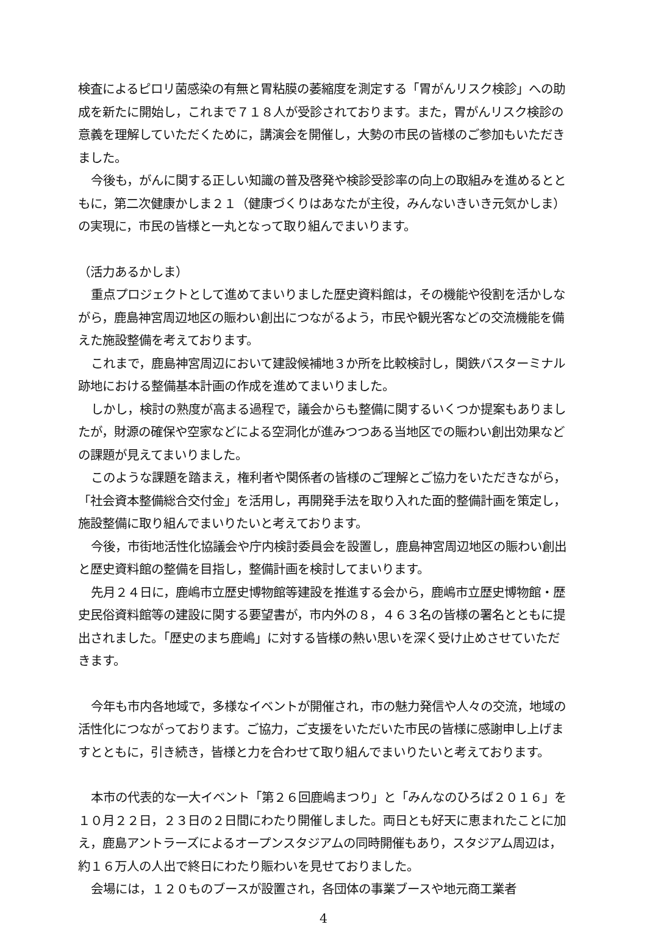検査によるピロリ菌感染の有無と胃粘膜の萎縮度を測定する「胃がんリスク検診」への助成を新たに開始し，これまで７１８人が受診されております。また，胃がんリスク検診の意義を理解していただくために，講演会を開催し，大勢の市民の皆様のご参加もいただきました。
今後も，がんに関する正しい知識の普及啓発や検診受診率の向上の取組みを進めるとともに，第二次健康かしま２１（健康づくりはあなたが主役，みんないきいき元気かしま）の実現に，市民の皆様と一丸となって取り組んでまいります。
（活力あるかしま）
重点プロジェクトとして進めてまいりました歴史資料館は，その機能や役割を活かしながら，鹿島神宮周辺地区の賑わい創出につながるよう，市民や観光客などの交流機能を備えた施設整備を考えております。
これまで，鹿島神宮周辺において建設候補地３か所を比較検討し，関鉄バスターミナル跡地における整備基本計画の作成を進めてまいりました。
しかし，検討の熟度が高まる過程で，議会からも整備に関するいくつか提案もありましたが，財源の確保や空家などによる空洞化が進みつつある当地区での賑わい創出効果などの課題が見えてまいりました。
このような課題を踏まえ，権利者や関係者の皆様のご理解とご協力をいただきながら，「社会資本整備総合交付金」を活用し，再開発手法を取り入れた面的整備計画を策定し，施設整備に取り組んでまいりたいと考えております。
今後，市街地活性化協議会や庁内検討委員会を設置し，鹿島神宮周辺地区の賑わい創出と歴史資料館の整備を目指し，整備計画を検討してまいります。
先月２４日に，鹿嶋市立歴史博物館等建設を推進する会から，鹿嶋市立歴史博物館・歴史民俗資料館等の建設に関する要望書が，市内外の８，４６３名の皆様の署名とともに提出されました。「歴史のまち鹿嶋」に対する皆様の熱い思いを深く受け止めさせていただきます。
今年も市内各地域で，多様なイベントが開催され，市の魅力発信や人々の交流，地域の活性化につながっております。ご協力，ご支援をいただいた市民の皆様に感謝申し上げますとともに，引き続き，皆様と力を合わせて取り組んでまいりたいと考えております。
本市の代表的な一大イベント「第２６回鹿嶋まつり」と「みんなのひろば２０１６」を１０月２２日，２３日の２日間にわたり開催しました。両日とも好天に恵まれたことに加え，鹿島アントラーズによるオープンスタジアムの同時開催もあり，スタジアム周辺は，約１６万人の人出で終日にわたり賑わいを見せておりました。
会場には，１２０ものブースが設置され，各団体の事業ブースや地元商工業者
4